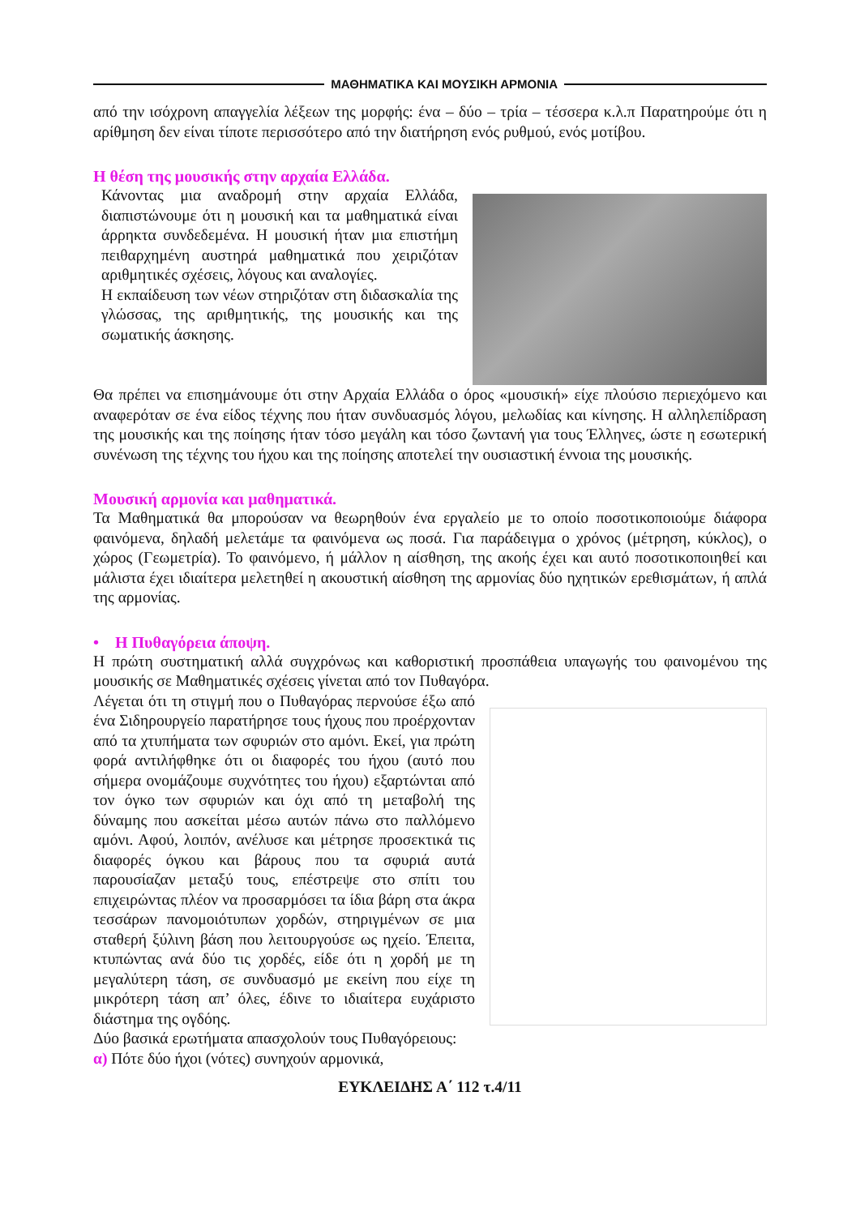ΜΑΘΗΜΑΤΙΚΑ ΚΑΙ ΜΟΥΣΙΚΗ ΑΡΜΟΝΙΑ
από την ισόχρονη απαγγελία λέξεων της μορφής: ένα – δύο – τρία – τέσσερα κ.λ.π Παρατηρούμε ότι η αρίθμηση δεν είναι τίποτε περισσότερο από την διατήρηση ενός ρυθμού, ενός μοτίβου.
Η θέση της μουσικής στην αρχαία Ελλάδα.
Κάνοντας μια αναδρομή στην αρχαία Ελλάδα, διαπιστώνουμε ότι η μουσική και τα μαθηματικά είναι άρρηκτα συνδεδεμένα. Η μουσική ήταν μια επιστήμη πειθαρχημένη αυστηρά μαθηματικά που χειριζόταν αριθμητικές σχέσεις, λόγους και αναλογίες.
Η εκπαίδευση των νέων στηριζόταν στη διδασκαλία της γλώσσας, της αριθμητικής, της μουσικής και της σωματικής άσκησης.
Θα πρέπει να επισημάνουμε ότι στην Αρχαία Ελλάδα ο όρος «μουσική» είχε πλούσιο περιεχόμενο και αναφερόταν σε ένα είδος τέχνης που ήταν συνδυασμός λόγου, μελωδίας και κίνησης. Η αλληλεπίδραση της μουσικής και της ποίησης ήταν τόσο μεγάλη και τόσο ζωντανή για τους Έλληνες, ώστε η εσωτερική συνένωση της τέχνης του ήχου και της ποίησης αποτελεί την ουσιαστική έννοια της μουσικής.
Μουσική αρμονία και μαθηματικά.
Τα Μαθηματικά θα μπορούσαν να θεωρηθούν ένα εργαλείο με το οποίο ποσοτικοποιούμε διάφορα φαινόμενα, δηλαδή μελετάμε τα φαινόμενα ως ποσά. Για παράδειγμα ο χρόνος (μέτρηση, κύκλος), ο χώρος (Γεωμετρία). Το φαινόμενο, ή μάλλον η αίσθηση, της ακοής έχει και αυτό ποσοτικοποιηθεί και μάλιστα έχει ιδιαίτερα μελετηθεί η ακουστική αίσθηση της αρμονίας δύο ηχητικών ερεθισμάτων, ή απλά της αρμονίας.
• Η Πυθαγόρεια άποψη.
Η πρώτη συστηματική αλλά συγχρόνως και καθοριστική προσπάθεια υπαγωγής του φαινομένου της μουσικής σε Μαθηματικές σχέσεις γίνεται από τον Πυθαγόρα.
Λέγεται ότι τη στιγμή που ο Πυθαγόρας περνούσε έξω από ένα Σιδηρουργείο παρατήρησε τους ήχους που προέρχονταν από τα χτυπήματα των σφυριών στο αμόνι. Εκεί, για πρώτη φορά αντιλήφθηκε ότι οι διαφορές του ήχου (αυτό που σήμερα ονομάζουμε συχνότητες του ήχου) εξαρτώνται από τον όγκο των σφυριών και όχι από τη μεταβολή της δύναμης που ασκείται μέσω αυτών πάνω στο παλλόμενο αμόνι. Αφού, λοιπόν, ανέλυσε και μέτρησε προσεκτικά τις διαφορές όγκου και βάρους που τα σφυριά αυτά παρουσίαζαν μεταξύ τους, επέστρεψε στο σπίτι του επιχειρώντας πλέον να προσαρμόσει τα ίδια βάρη στα άκρα τεσσάρων πανομοιότυπων χορδών, στηριγμένων σε μια σταθερή ξύλινη βάση που λειτουργούσε ως ηχείο. Έπειτα, κτυπώντας ανά δύο τις χορδές, είδε ότι η χορδή με τη μεγαλύτερη τάση, σε συνδυασμό με εκείνη που είχε τη μικρότερη τάση απ’ όλες, έδινε το ιδιαίτερα ευχάριστο διάστημα της ογδόης.
Δύο βασικά ερωτήματα απασχολούν τους Πυθαγόρειους:
α) Πότε δύο ήχοι (νότες) συνηχούν αρμονικά,
ΕΥΚΛΕΙΔΗΣ Α΄ 112 τ.4/11